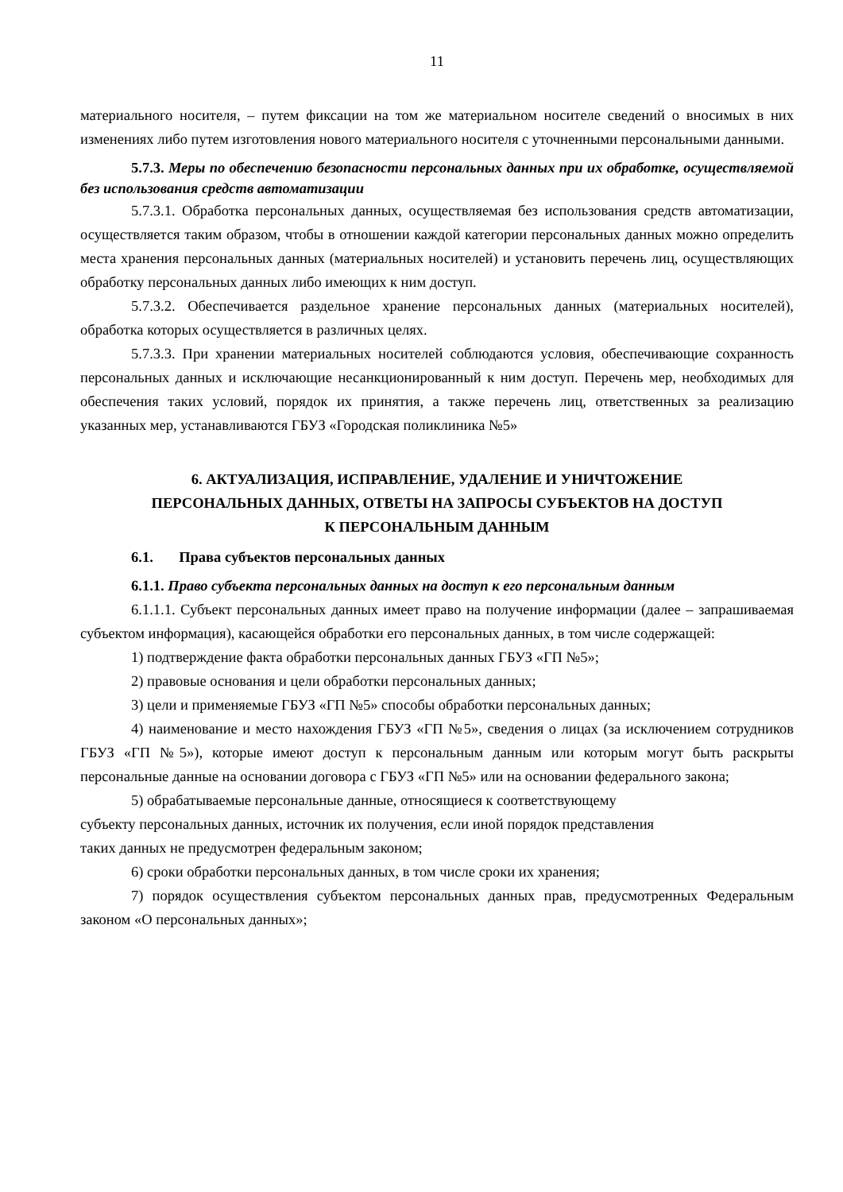11
материального носителя, – путем фиксации на том же материальном носителе сведений о вносимых в них изменениях либо путем изготовления нового материального носителя с уточненными персональными данными.
5.7.3. Меры по обеспечению безопасности персональных данных при их обработке, осуществляемой без использования средств автоматизации
5.7.3.1. Обработка персональных данных, осуществляемая без использования средств автоматизации, осуществляется таким образом, чтобы в отношении каждой категории персональных данных можно определить места хранения персональных данных (материальных носителей) и установить перечень лиц, осуществляющих обработку персональных данных либо имеющих к ним доступ.
5.7.3.2. Обеспечивается раздельное хранение персональных данных (материальных носителей), обработка которых осуществляется в различных целях.
5.7.3.3. При хранении материальных носителей соблюдаются условия, обеспечивающие сохранность персональных данных и исключающие несанкционированный к ним доступ. Перечень мер, необходимых для обеспечения таких условий, порядок их принятия, а также перечень лиц, ответственных за реализацию указанных мер, устанавливаются ГБУЗ «Городская поликлиника №5»
6. АКТУАЛИЗАЦИЯ, ИСПРАВЛЕНИЕ, УДАЛЕНИЕ И УНИЧТОЖЕНИЕ
ПЕРСОНАЛЬНЫХ ДАННЫХ, ОТВЕТЫ НА ЗАПРОСЫ СУБЪЕКТОВ НА ДОСТУП
К ПЕРСОНАЛЬНЫМ ДАННЫМ
6.1. Права субъектов персональных данных
6.1.1. Право субъекта персональных данных на доступ к его персональным данным
6.1.1.1. Субъект персональных данных имеет право на получение информации (далее – запрашиваемая субъектом информация), касающейся обработки его персональных данных, в том числе содержащей:
1) подтверждение факта обработки персональных данных ГБУЗ «ГП №5»;
2) правовые основания и цели обработки персональных данных;
3) цели и применяемые ГБУЗ «ГП №5» способы обработки персональных данных;
4) наименование и место нахождения ГБУЗ «ГП №5», сведения о лицах (за исключением сотрудников ГБУЗ «ГП №5»), которые имеют доступ к персональным данным или которым могут быть раскрыты персональные данные на основании договора с ГБУЗ «ГП №5» или на основании федерального закона;
5) обрабатываемые персональные данные, относящиеся к соответствующему
субъекту персональных данных, источник их получения, если иной порядок представления
таких данных не предусмотрен федеральным законом;
6) сроки обработки персональных данных, в том числе сроки их хранения;
7) порядок осуществления субъектом персональных данных прав, предусмотренных Федеральным законом «О персональных данных»;